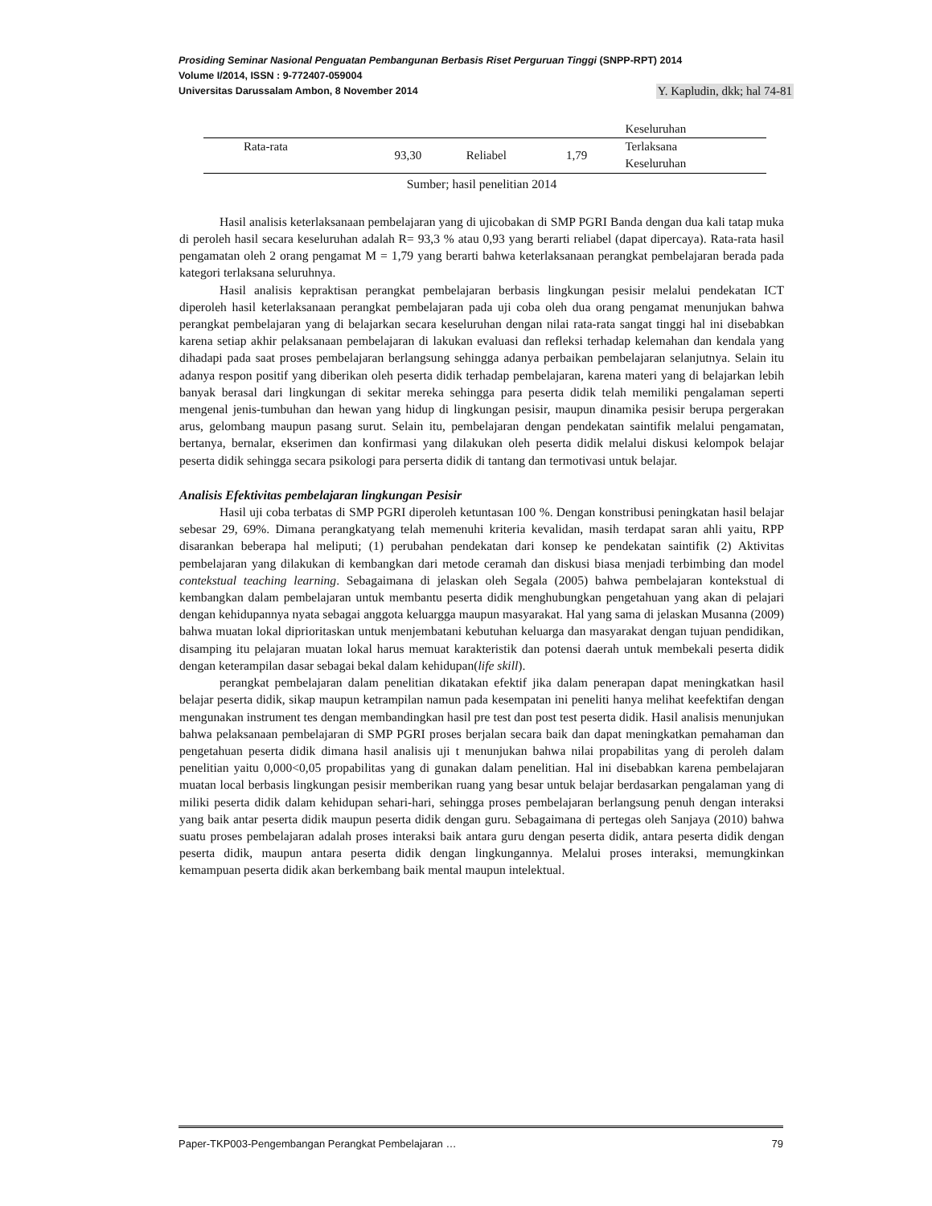Prosiding Seminar Nasional Penguatan Pembangunan Berbasis Riset Perguruan Tinggi (SNPP-RPT) 2014
Volume I/2014, ISSN : 9-772407-059004
Universitas Darussalam Ambon, 8 November 2014 Y. Kapludin, dkk; hal 74-81
| | | | | Keseluruhan |
| Rata-rata | 93,30 | Reliabel | 1,79 | Terlaksana Keseluruhan |
Sumber; hasil penelitian 2014
Hasil analisis keterlaksanaan pembelajaran yang di ujicobakan di SMP PGRI Banda dengan dua kali tatap muka di peroleh hasil secara keseluruhan adalah R= 93,3 % atau 0,93 yang berarti reliabel (dapat dipercaya). Rata-rata hasil pengamatan oleh 2 orang pengamat M = 1,79 yang berarti bahwa keterlaksanaan perangkat pembelajaran berada pada kategori terlaksana seluruhnya.
Hasil analisis kepraktisan perangkat pembelajaran berbasis lingkungan pesisir melalui pendekatan ICT diperoleh hasil keterlaksanaan perangkat pembelajaran pada uji coba oleh dua orang pengamat menunjukan bahwa perangkat pembelajaran yang di belajarkan secara keseluruhan dengan nilai rata-rata sangat tinggi hal ini disebabkan karena setiap akhir pelaksanaan pembelajaran di lakukan evaluasi dan refleksi terhadap kelemahan dan kendala yang dihadapi pada saat proses pembelajaran berlangsung sehingga adanya perbaikan pembelajaran selanjutnya. Selain itu adanya respon positif yang diberikan oleh peserta didik terhadap pembelajaran, karena materi yang di belajarkan lebih banyak berasal dari lingkungan di sekitar mereka sehingga para peserta didik telah memiliki pengalaman seperti mengenal jenis-tumbuhan dan hewan yang hidup di lingkungan pesisir, maupun dinamika pesisir berupa pergerakan arus, gelombang maupun pasang surut. Selain itu, pembelajaran dengan pendekatan saintifik melalui pengamatan, bertanya, bernalar, ekserimen dan konfirmasi yang dilakukan oleh peserta didik melalui diskusi kelompok belajar peserta didik sehingga secara psikologi para perserta didik di tantang dan termotivasi untuk belajar.
Analisis Efektivitas pembelajaran lingkungan Pesisir
Hasil uji coba terbatas di SMP PGRI diperoleh ketuntasan 100 %. Dengan konstribusi peningkatan hasil belajar sebesar 29, 69%. Dimana perangkatyang telah memenuhi kriteria kevalidan, masih terdapat saran ahli yaitu, RPP disarankan beberapa hal meliputi; (1) perubahan pendekatan dari konsep ke pendekatan saintifik (2) Aktivitas pembelajaran yang dilakukan di kembangkan dari metode ceramah dan diskusi biasa menjadi terbimbing dan model contekstual teaching learning. Sebagaimana di jelaskan oleh Segala (2005) bahwa pembelajaran kontekstual di kembangkan dalam pembelajaran untuk membantu peserta didik menghubungkan pengetahuan yang akan di pelajari dengan kehidupannya nyata sebagai anggota keluargga maupun masyarakat. Hal yang sama di jelaskan Musanna (2009) bahwa muatan lokal diprioritaskan untuk menjembatani kebutuhan keluarga dan masyarakat dengan tujuan pendidikan, disamping itu pelajaran muatan lokal harus memuat karakteristik dan potensi daerah untuk membekali peserta didik dengan keterampilan dasar sebagai bekal dalam kehidupan(life skill).
perangkat pembelajaran dalam penelitian dikatakan efektif jika dalam penerapan dapat meningkatkan hasil belajar peserta didik, sikap maupun ketrampilan namun pada kesempatan ini peneliti hanya melihat keefektifan dengan mengunakan instrument tes dengan membandingkan hasil pre test dan post test peserta didik. Hasil analisis menunjukan bahwa pelaksanaan pembelajaran di SMP PGRI proses berjalan secara baik dan dapat meningkatkan pemahaman dan pengetahuan peserta didik dimana hasil analisis uji t menunjukan bahwa nilai propabilitas yang di peroleh dalam penelitian yaitu 0,000<0,05 propabilitas yang di gunakan dalam penelitian. Hal ini disebabkan karena pembelajaran muatan local berbasis lingkungan pesisir memberikan ruang yang besar untuk belajar berdasarkan pengalaman yang di miliki peserta didik dalam kehidupan sehari-hari, sehingga proses pembelajaran berlangsung penuh dengan interaksi yang baik antar peserta didik maupun peserta didik dengan guru. Sebagaimana di pertegas oleh Sanjaya (2010) bahwa suatu proses pembelajaran adalah proses interaksi baik antara guru dengan peserta didik, antara peserta didik dengan peserta didik, maupun antara peserta didik dengan lingkungannya. Melalui proses interaksi, memungkinkan kemampuan peserta didik akan berkembang baik mental maupun intelektual.
Paper-TKP003-Pengembangan Perangkat Pembelajaran … 79